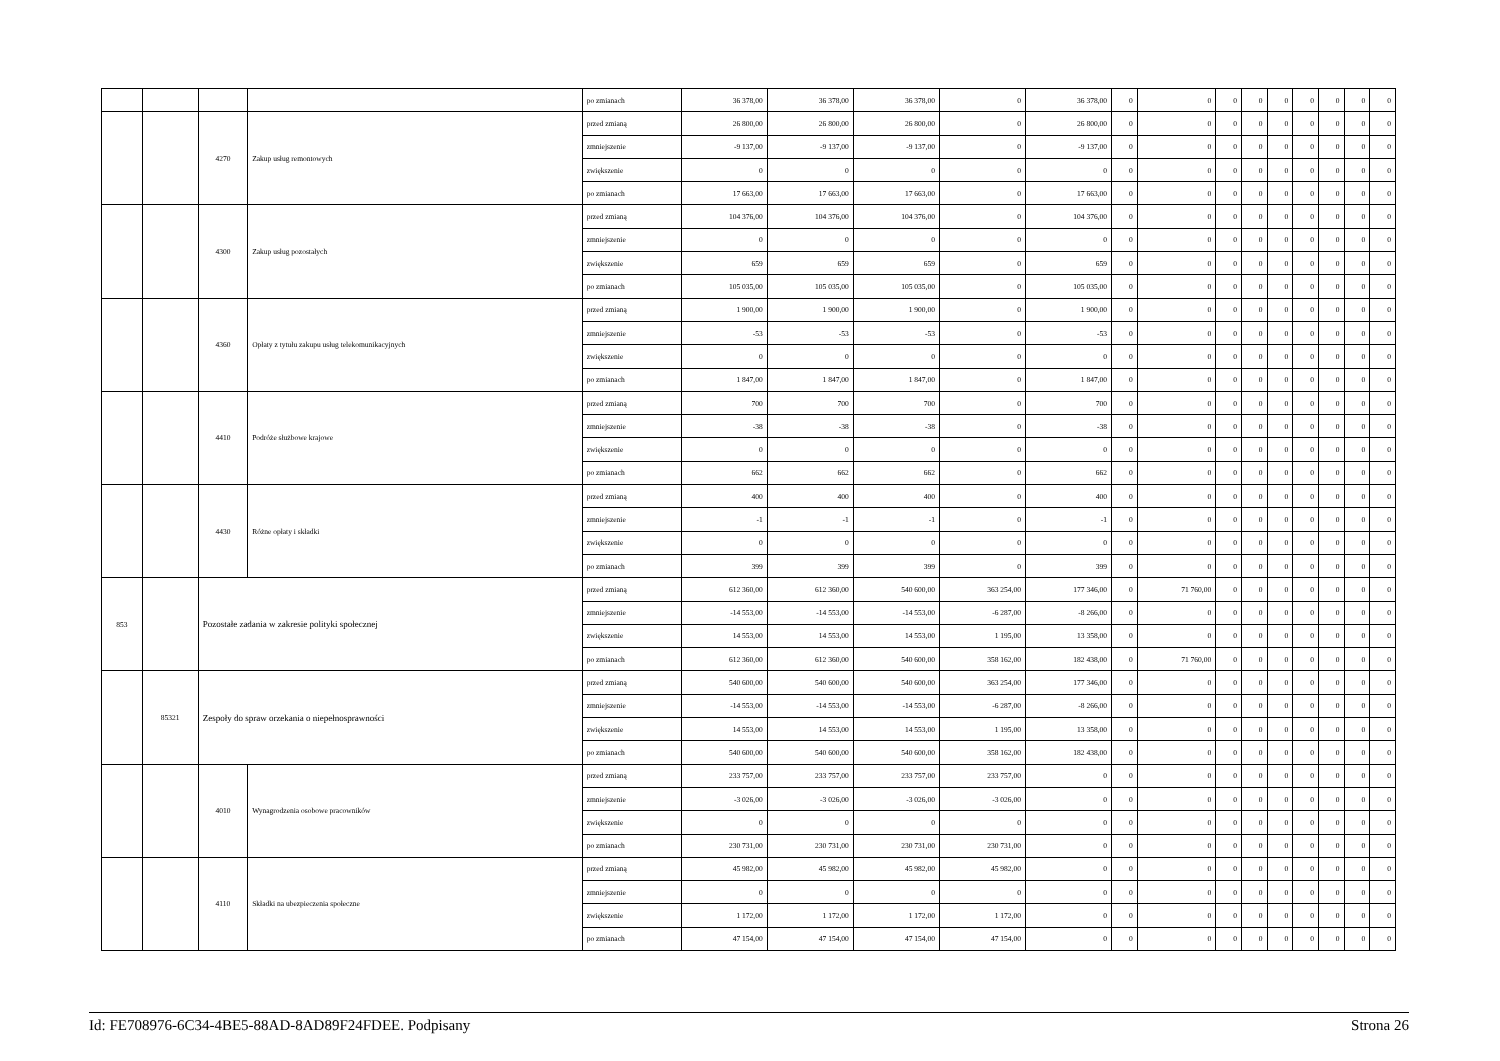| | | | | po zmianach | 36 378,00 | 36 378,00 | 36 378,00 | 0 | 36 378,00 | 0 | 0 | 0 | 0 | 0 | 0 | 0 | 0 | 0 |
| | | 4270 | Zakup usług remontowych | przed zmianą | 26 800,00 | 26 800,00 | 26 800,00 | 0 | 26 800,00 | 0 | 0 | 0 | 0 | 0 | 0 | 0 | 0 | 0 |
| | | | | zmniejszenie | -9 137,00 | -9 137,00 | -9 137,00 | 0 | -9 137,00 | 0 | 0 | 0 | 0 | 0 | 0 | 0 | 0 | 0 |
| | | | | zwiększenie | 0 | 0 | 0 | 0 | 0 | 0 | 0 | 0 | 0 | 0 | 0 | 0 | 0 | 0 |
| | | | | po zmianach | 17 663,00 | 17 663,00 | 17 663,00 | 0 | 17 663,00 | 0 | 0 | 0 | 0 | 0 | 0 | 0 | 0 | 0 |
| | | 4300 | Zakup usług pozostałych | przed zmianą | 104 376,00 | 104 376,00 | 104 376,00 | 0 | 104 376,00 | 0 | 0 | 0 | 0 | 0 | 0 | 0 | 0 | 0 |
| | | | | zmniejszenie | 0 | 0 | 0 | 0 | 0 | 0 | 0 | 0 | 0 | 0 | 0 | 0 | 0 | 0 |
| | | | | zwiększenie | 659 | 659 | 659 | 0 | 659 | 0 | 0 | 0 | 0 | 0 | 0 | 0 | 0 | 0 |
| | | | | po zmianach | 105 035,00 | 105 035,00 | 105 035,00 | 0 | 105 035,00 | 0 | 0 | 0 | 0 | 0 | 0 | 0 | 0 | 0 |
| | | 4360 | Opłaty z tytułu zakupu usług telekomunikacyjnych | przed zmianą | 1 900,00 | 1 900,00 | 1 900,00 | 0 | 1 900,00 | 0 | 0 | 0 | 0 | 0 | 0 | 0 | 0 | 0 |
| | | | | zmniejszenie | -53 | -53 | -53 | 0 | -53 | 0 | 0 | 0 | 0 | 0 | 0 | 0 | 0 | 0 |
| | | | | zwiększenie | 0 | 0 | 0 | 0 | 0 | 0 | 0 | 0 | 0 | 0 | 0 | 0 | 0 | 0 |
| | | | | po zmianach | 1 847,00 | 1 847,00 | 1 847,00 | 0 | 1 847,00 | 0 | 0 | 0 | 0 | 0 | 0 | 0 | 0 | 0 |
| | | 4410 | Podróże służbowe krajowe | przed zmianą | 700 | 700 | 700 | 0 | 700 | 0 | 0 | 0 | 0 | 0 | 0 | 0 | 0 | 0 |
| | | | | zmniejszenie | -38 | -38 | -38 | 0 | -38 | 0 | 0 | 0 | 0 | 0 | 0 | 0 | 0 | 0 |
| | | | | zwiększenie | 0 | 0 | 0 | 0 | 0 | 0 | 0 | 0 | 0 | 0 | 0 | 0 | 0 | 0 |
| | | | | po zmianach | 662 | 662 | 662 | 0 | 662 | 0 | 0 | 0 | 0 | 0 | 0 | 0 | 0 | 0 |
| | | 4430 | Różne opłaty i składki | przed zmianą | 400 | 400 | 400 | 0 | 400 | 0 | 0 | 0 | 0 | 0 | 0 | 0 | 0 | 0 |
| | | | | zmniejszenie | -1 | -1 | -1 | 0 | -1 | 0 | 0 | 0 | 0 | 0 | 0 | 0 | 0 | 0 |
| | | | | zwiększenie | 0 | 0 | 0 | 0 | 0 | 0 | 0 | 0 | 0 | 0 | 0 | 0 | 0 | 0 |
| | | | | po zmianach | 399 | 399 | 399 | 0 | 399 | 0 | 0 | 0 | 0 | 0 | 0 | 0 | 0 | 0 |
| 853 | | Pozostałe zadania w zakresie polityki społecznej | | przed zmianą | 612 360,00 | 612 360,00 | 540 600,00 | 363 254,00 | 177 346,00 | 0 | 71 760,00 | 0 | 0 | 0 | 0 | 0 | 0 | 0 |
| | | | | zmniejszenie | -14 553,00 | -14 553,00 | -14 553,00 | -6 287,00 | -8 266,00 | 0 | 0 | 0 | 0 | 0 | 0 | 0 | 0 | 0 |
| | | | | zwiększenie | 14 553,00 | 14 553,00 | 14 553,00 | 1 195,00 | 13 358,00 | 0 | 0 | 0 | 0 | 0 | 0 | 0 | 0 | 0 |
| | | | | po zmianach | 612 360,00 | 612 360,00 | 540 600,00 | 358 162,00 | 182 438,00 | 0 | 71 760,00 | 0 | 0 | 0 | 0 | 0 | 0 | 0 |
| | 85321 | Zespoły do spraw orzekania o niepełnosprawności | | przed zmianą | 540 600,00 | 540 600,00 | 540 600,00 | 363 254,00 | 177 346,00 | 0 | 0 | 0 | 0 | 0 | 0 | 0 | 0 | 0 |
| | | | | zmniejszenie | -14 553,00 | -14 553,00 | -14 553,00 | -6 287,00 | -8 266,00 | 0 | 0 | 0 | 0 | 0 | 0 | 0 | 0 | 0 |
| | | | | zwiększenie | 14 553,00 | 14 553,00 | 14 553,00 | 1 195,00 | 13 358,00 | 0 | 0 | 0 | 0 | 0 | 0 | 0 | 0 | 0 |
| | | | | po zmianach | 540 600,00 | 540 600,00 | 540 600,00 | 358 162,00 | 182 438,00 | 0 | 0 | 0 | 0 | 0 | 0 | 0 | 0 | 0 |
| | | 4010 | Wynagrodzenia osobowe pracowników | przed zmianą | 233 757,00 | 233 757,00 | 233 757,00 | 233 757,00 | 0 | 0 | 0 | 0 | 0 | 0 | 0 | 0 | 0 | 0 |
| | | | | zmniejszenie | -3 026,00 | -3 026,00 | -3 026,00 | -3 026,00 | 0 | 0 | 0 | 0 | 0 | 0 | 0 | 0 | 0 | 0 |
| | | | | zwiększenie | 0 | 0 | 0 | 0 | 0 | 0 | 0 | 0 | 0 | 0 | 0 | 0 | 0 | 0 |
| | | | | po zmianach | 230 731,00 | 230 731,00 | 230 731,00 | 230 731,00 | 0 | 0 | 0 | 0 | 0 | 0 | 0 | 0 | 0 | 0 |
| | | 4110 | Składki na ubezpieczenia społeczne | przed zmianą | 45 982,00 | 45 982,00 | 45 982,00 | 45 982,00 | 0 | 0 | 0 | 0 | 0 | 0 | 0 | 0 | 0 | 0 |
| | | | | zmniejszenie | 0 | 0 | 0 | 0 | 0 | 0 | 0 | 0 | 0 | 0 | 0 | 0 | 0 | 0 |
| | | | | zwiększenie | 1 172,00 | 1 172,00 | 1 172,00 | 1 172,00 | 0 | 0 | 0 | 0 | 0 | 0 | 0 | 0 | 0 | 0 |
| | | | | po zmianach | 47 154,00 | 47 154,00 | 47 154,00 | 47 154,00 | 0 | 0 | 0 | 0 | 0 | 0 | 0 | 0 | 0 | 0 |
Id: FE708976-6C34-4BE5-88AD-8AD89F24FDEE. Podpisany Strona 26